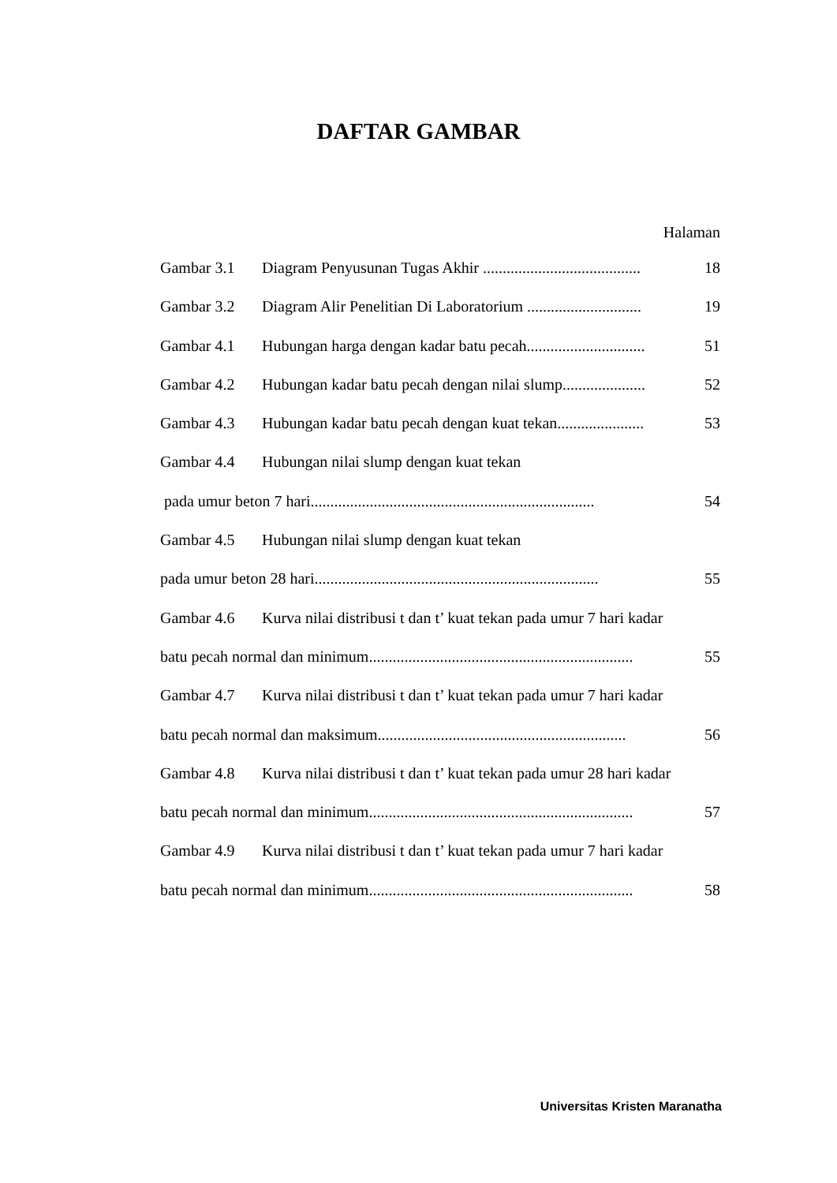DAFTAR GAMBAR
Halaman
Gambar 3.1 Diagram Penyusunan Tugas Akhir ........................................ 18
Gambar 3.2 Diagram Alir Penelitian Di Laboratorium ............................. 19
Gambar 4.1 Hubungan harga dengan kadar batu pecah.............................. 51
Gambar 4.2 Hubungan kadar batu pecah dengan nilai slump..................... 52
Gambar 4.3 Hubungan kadar batu pecah dengan kuat tekan...................... 53
Gambar 4.4 Hubungan nilai slump dengan kuat tekan
pada umur beton 7 hari........................................................................ 54
Gambar 4.5 Hubungan nilai slump dengan kuat tekan
pada umur beton 28 hari........................................................................ 55
Gambar 4.6 Kurva nilai distribusi t dan t’ kuat tekan pada umur 7 hari kadar
batu pecah normal dan minimum................................................................... 55
Gambar 4.7 Kurva nilai distribusi t dan t’ kuat tekan pada umur 7 hari kadar
batu pecah normal dan maksimum............................................................... 56
Gambar 4.8 Kurva nilai distribusi t dan t’ kuat tekan pada umur 28 hari kadar
batu pecah normal dan minimum................................................................... 57
Gambar 4.9 Kurva nilai distribusi t dan t’ kuat tekan pada umur 7 hari kadar
batu pecah normal dan minimum................................................................... 58
Universitas Kristen Maranatha